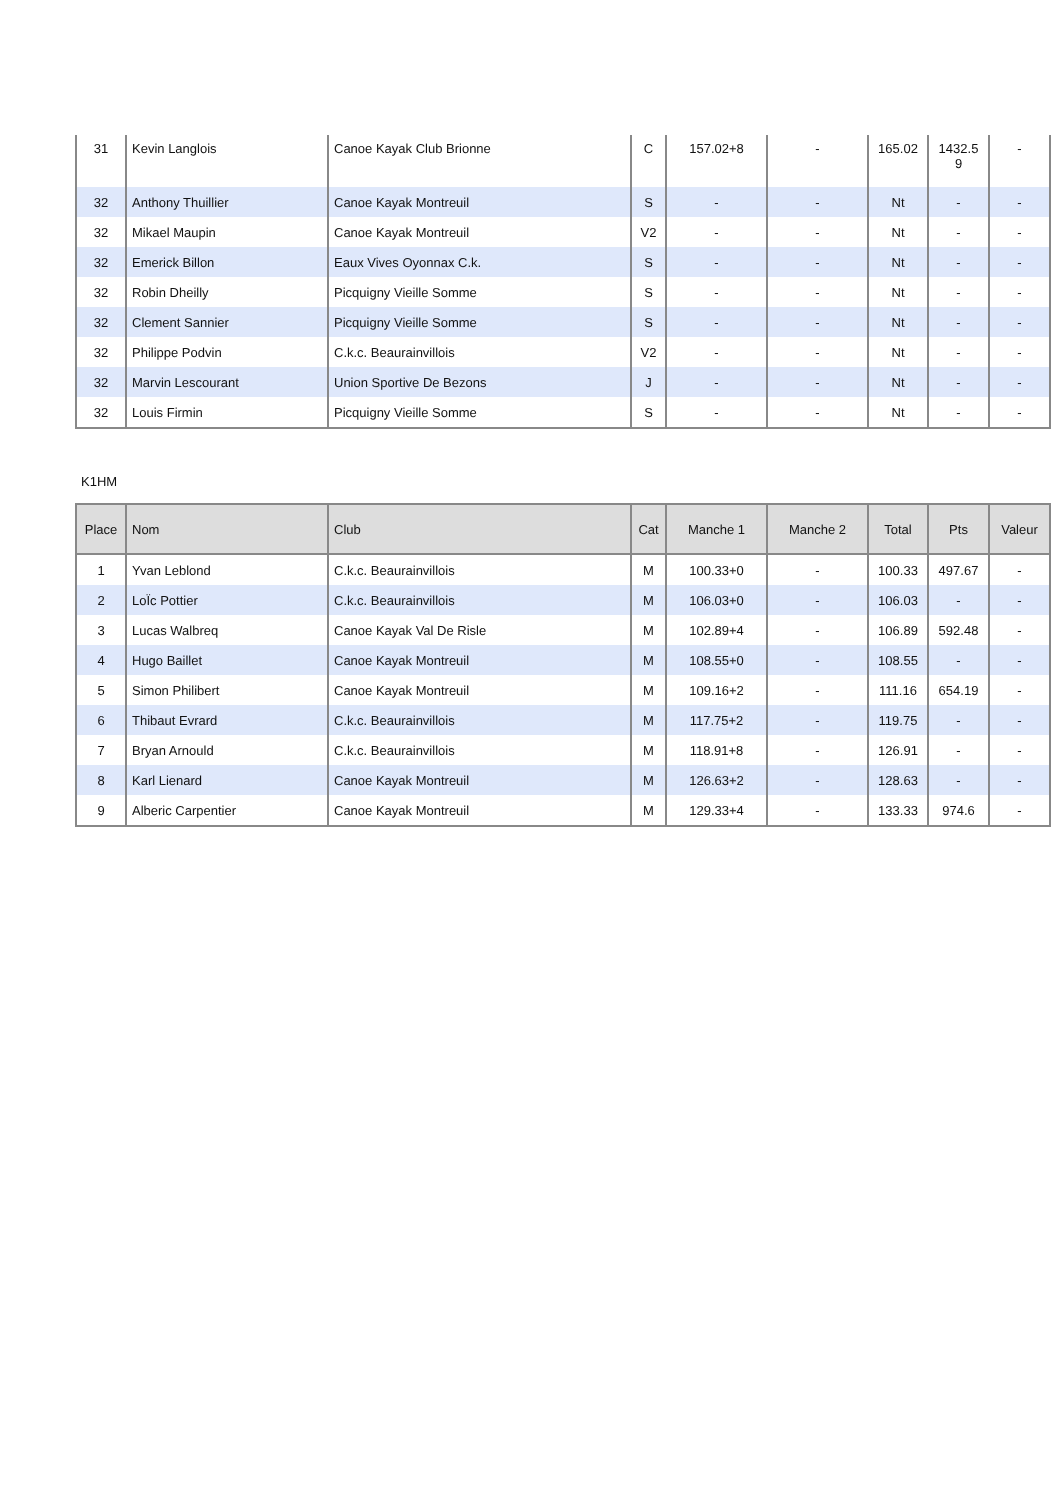| 31 | Kevin Langlois | Canoe Kayak Club Brionne | C | 157.02+8 | - | 165.02 | 1432.5 9 | - |
| 32 | Anthony Thuillier | Canoe Kayak Montreuil | S | - | - | Nt | - | - |
| 32 | Mikael Maupin | Canoe Kayak Montreuil | V2 | - | - | Nt | - | - |
| 32 | Emerick Billon | Eaux Vives Oyonnax C.k. | S | - | - | Nt | - | - |
| 32 | Robin Dheilly | Picquigny Vieille Somme | S | - | - | Nt | - | - |
| 32 | Clement Sannier | Picquigny Vieille Somme | S | - | - | Nt | - | - |
| 32 | Philippe Podvin | C.k.c. Beaurainvillois | V2 | - | - | Nt | - | - |
| 32 | Marvin Lescourant | Union Sportive De Bezons | J | - | - | Nt | - | - |
| 32 | Louis Firmin | Picquigny Vieille Somme | S | - | - | Nt | - | - |
K1HM
| Place | Nom | Club | Cat | Manche 1 | Manche 2 | Total | Pts | Valeur |
| --- | --- | --- | --- | --- | --- | --- | --- | --- |
| 1 | Yvan Leblond | C.k.c. Beaurainvillois | M | 100.33+0 | - | 100.33 | 497.67 | - |
| 2 | LoÏc Pottier | C.k.c. Beaurainvillois | M | 106.03+0 | - | 106.03 | - | - |
| 3 | Lucas Walbreq | Canoe Kayak Val De Risle | M | 102.89+4 | - | 106.89 | 592.48 | - |
| 4 | Hugo Baillet | Canoe Kayak Montreuil | M | 108.55+0 | - | 108.55 | - | - |
| 5 | Simon Philibert | Canoe Kayak Montreuil | M | 109.16+2 | - | 111.16 | 654.19 | - |
| 6 | Thibaut Evrard | C.k.c. Beaurainvillois | M | 117.75+2 | - | 119.75 | - | - |
| 7 | Bryan Arnould | C.k.c. Beaurainvillois | M | 118.91+8 | - | 126.91 | - | - |
| 8 | Karl Lienard | Canoe Kayak Montreuil | M | 126.63+2 | - | 128.63 | - | - |
| 9 | Alberic Carpentier | Canoe Kayak Montreuil | M | 129.33+4 | - | 133.33 | 974.6 | - |